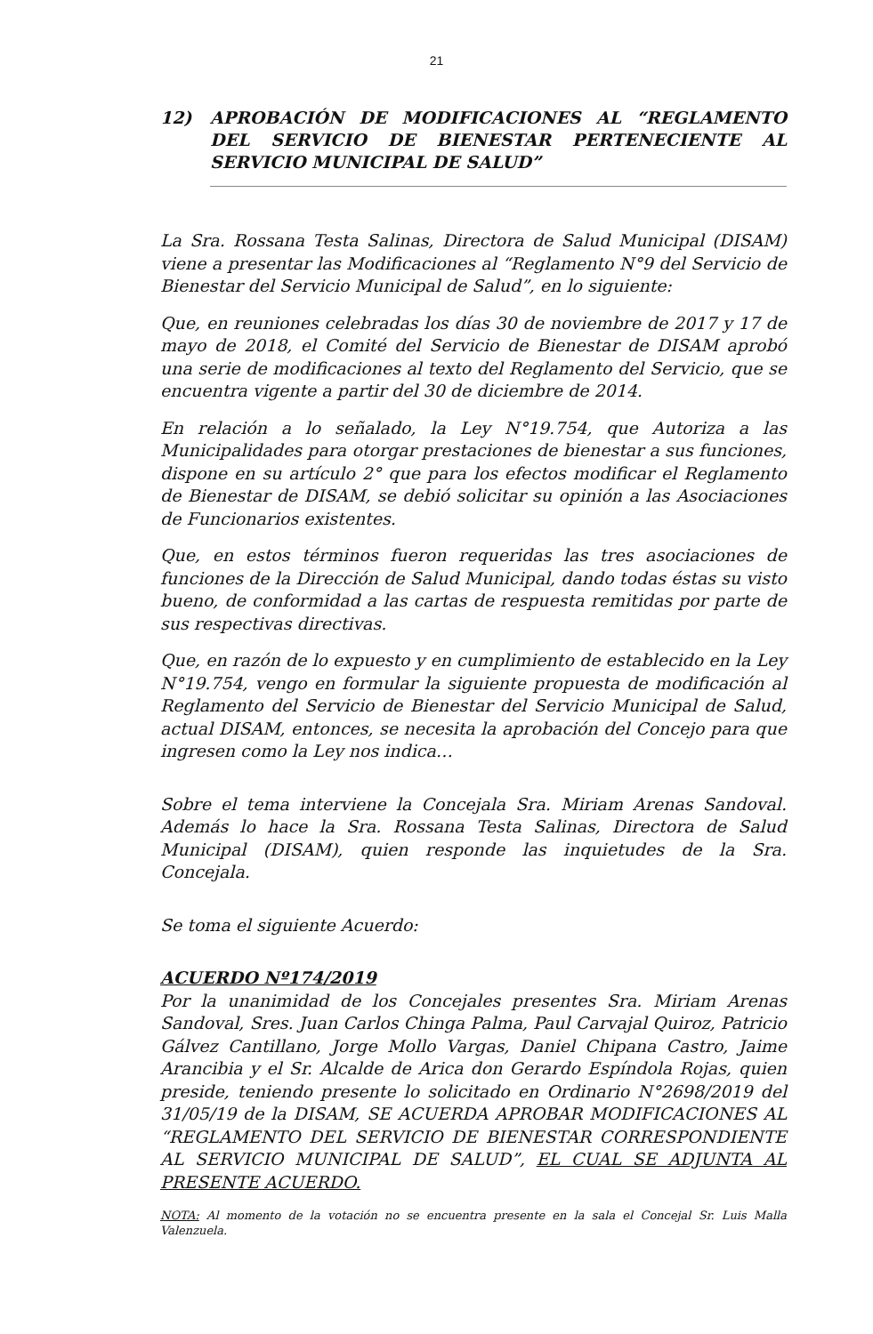21
12) APROBACIÓN DE MODIFICACIONES AL “REGLAMENTO DEL SERVICIO DE BIENESTAR PERTENECIENTE AL SERVICIO MUNICIPAL DE SALUD”
La Sra. Rossana Testa Salinas, Directora de Salud Municipal (DISAM) viene a presentar las Modificaciones al “Reglamento N°9 del Servicio de Bienestar del Servicio Municipal de Salud”, en lo siguiente:
Que, en reuniones celebradas los días 30 de noviembre de 2017 y 17 de mayo de 2018, el Comité del Servicio de Bienestar de DISAM aprobó una serie de modificaciones al texto del Reglamento del Servicio, que se encuentra vigente a partir del 30 de diciembre de 2014.
En relación a lo señalado, la Ley N°19.754, que Autoriza a las Municipalidades para otorgar prestaciones de bienestar a sus funciones, dispone en su artículo 2° que para los efectos modificar el Reglamento de Bienestar de DISAM, se debió solicitar su opinión a las Asociaciones de Funcionarios existentes.
Que, en estos términos fueron requeridas las tres asociaciones de funciones de la Dirección de Salud Municipal, dando todas éstas su visto bueno, de conformidad a las cartas de respuesta remitidas por parte de sus respectivas directivas.
Que, en razón de lo expuesto y en cumplimiento de establecido en la Ley N°19.754, vengo en formular la siguiente propuesta de modificación al Reglamento del Servicio de Bienestar del Servicio Municipal de Salud, actual DISAM, entonces, se necesita la aprobación del Concejo para que ingresen como la Ley nos indica…
Sobre el tema interviene la Concejala Sra. Miriam Arenas Sandoval. Además lo hace la Sra. Rossana Testa Salinas, Directora de Salud Municipal (DISAM), quien responde las inquietudes de la Sra. Concejala.
Se toma el siguiente Acuerdo:
ACUERDO Nº174/2019
Por la unanimidad de los Concejales presentes Sra. Miriam Arenas Sandoval, Sres. Juan Carlos Chinga Palma, Paul Carvajal Quiroz, Patricio Gálvez Cantillano, Jorge Mollo Vargas, Daniel Chipana Castro, Jaime Arancibia y el Sr. Alcalde de Arica don Gerardo Espíndola Rojas, quien preside, teniendo presente lo solicitado en Ordinario N°2698/2019 del 31/05/19 de la DISAM, SE ACUERDA APROBAR MODIFICACIONES AL “REGLAMENTO DEL SERVICIO DE BIENESTAR CORRESPONDIENTE AL SERVICIO MUNICIPAL DE SALUD”, EL CUAL SE ADJUNTA AL PRESENTE ACUERDO.
NOTA: Al momento de la votación no se encuentra presente en la sala el Concejal Sr. Luis Malla Valenzuela.